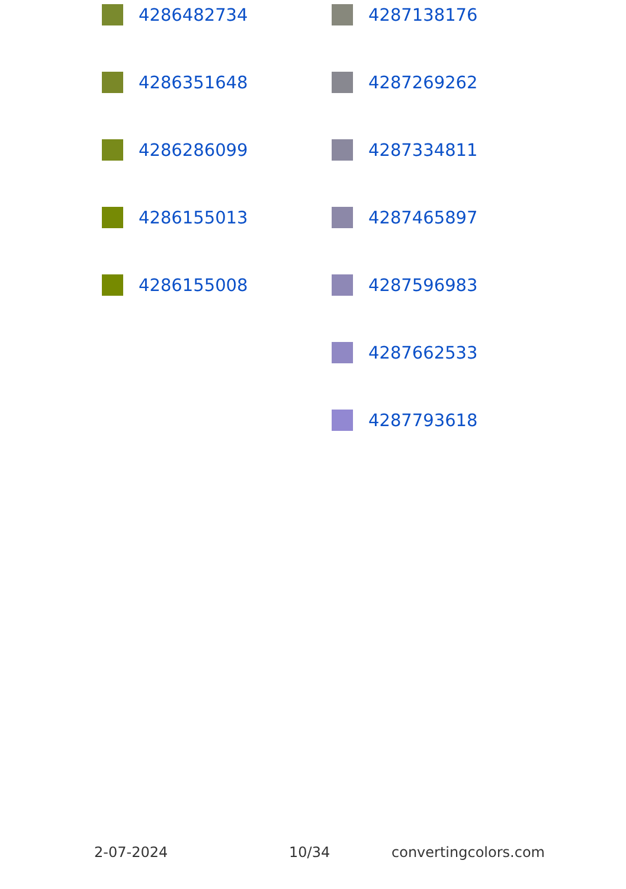4286482734
4286351648
4286286099
4286155013
4286155008
4287138176
4287269262
4287334811
4287465897
4287596983
4287662533
4287793618
2-07-2024 10/34 convertingcolors.com